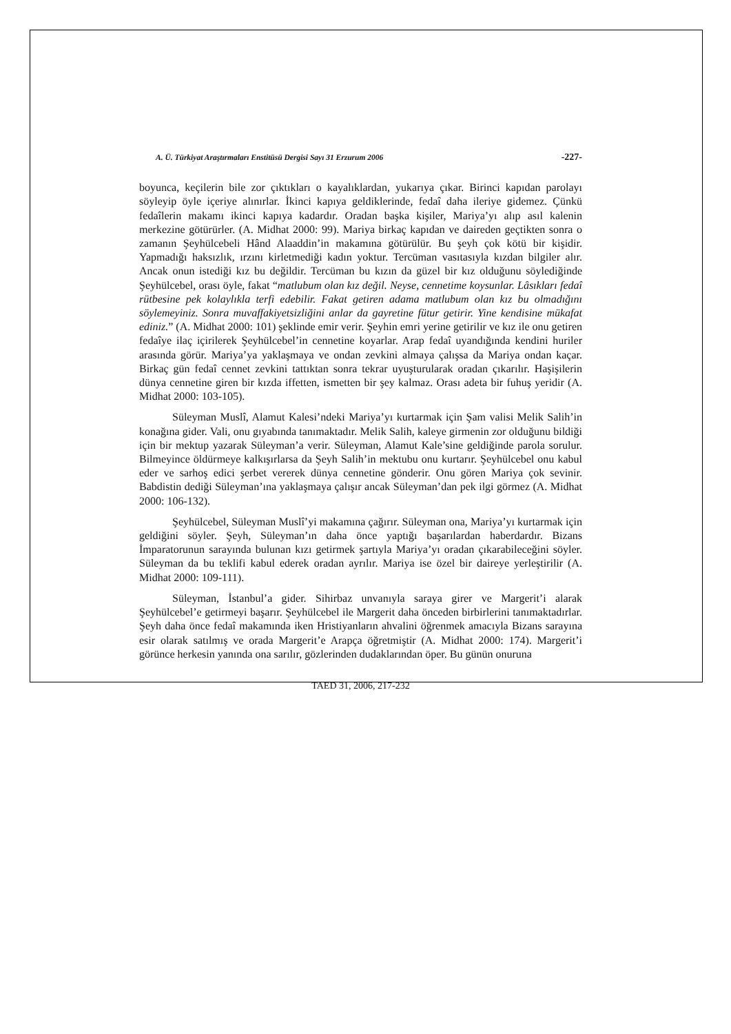A. Ü. Türkiyat Araştırmaları Enstitüsü Dergisi Sayı 31 Erzurum 2006 -227-
boyunca, keçilerin bile zor çıktıkları o kayalıklardan, yukarıya çıkar. Birinci kapıdan parolayı söyleyip öyle içeriye alınırlar. İkinci kapıya geldiklerinde, fedaî daha ileriye gidemez. Çünkü fedaîlerin makamı ikinci kapıya kadardır. Oradan başka kişiler, Mariya’yı alıp asıl kalenin merkezine götürürler. (A. Midhat 2000: 99). Mariya birkaç kapıdan ve daireden geçtikten sonra o zamanın Şeyhülcebeli Hând Alaaddin’in makamına götürülür. Bu şeyh çok kötü bir kişidir. Yapmadığı haksızlık, ırzını kirletmediği kadın yoktur. Tercüman vasıtasıyla kızdan bilgiler alır. Ancak onun istediği kız bu değildir. Tercüman bu kızın da güzel bir kız olduğunu söylediğinde Şeyhülcebel, orası öyle, fakat “matlubum olan kız değil. Neyse, cennetime koysunlar. Lâsıkları fedaî rütbesine pek kolaylıkla terfi edebilir. Fakat getiren adama matlubum olan kız bu olmadığını söylemeyiniz. Sonra muvaffakiyetsizliğini anlar da gayretine fütur getirir. Yine kendisine mükafat ediniz.” (A. Midhat 2000: 101) şeklinde emir verir. Şeyhin emri yerine getirilir ve kız ile onu getiren fedaîye ilaç içirilerek Şeyhülcebel’in cennetine koyarlar. Arap fedaî uyandığında kendini huriler arasında görür. Mariya’ya yaklaşmaya ve ondan zevkini almaya çalışsa da Mariya ondan kaçar. Birkaç gün fedaî cennet zevkini tattıktan sonra tekrar uyuşturularak oradan çıkarılır. Haşişilerin dünya cennetine giren bir kızda iffetten, ismetten bir şey kalmaz. Orası adeta bir fuhuş yeridir (A. Midhat 2000: 103-105).
Süleyman Muslî, Alamut Kalesi’ndeki Mariya’yı kurtarmak için Şam valisi Melik Salih’in konağına gider. Vali, onu gıyabında tanımaktadır. Melik Salih, kaleye girmenin zor olduğunu bildiği için bir mektup yazarak Süleyman’a verir. Süleyman, Alamut Kale’sine geldiğinde parola sorulur. Bilmeyince öldürmeye kalkışırlarsa da Şeyh Salih’in mektubu onu kurtarır. Şeyhülcebel onu kabul eder ve sarhoş edici şerbet vererek dünya cennetine gönderir. Onu gören Mariya çok sevinir. Babdistin dediği Süleyman’ına yaklaşmaya çalışır ancak Süleyman’dan pek ilgi görmez (A. Midhat 2000: 106-132).
Şeyhülcebel, Süleyman Muslî’yi makamına çağırır. Süleyman ona, Mariya’yı kurtarmak için geldiğini söyler. Şeyh, Süleyman’ın daha önce yaptığı başarılardan haberdardır. Bizans İmparatorunun sarayında bulunan kızı getirmek şartıyla Mariya’yı oradan çıkarabileceğini söyler. Süleyman da bu teklifi kabul ederek oradan ayrılır. Mariya ise özel bir daireye yerleştirilir (A. Midhat 2000: 109-111).
Süleyman, İstanbul’a gider. Sihirbaz unvanıyla saraya girer ve Margerit’i alarak Şeyhülcebel’e getirmeyi başarır. Şeyhülcebel ile Margerit daha önceden birbirlerini tanımaktadırlar. Şeyh daha önce fedaî makamında iken Hristiyanların ahvalini öğrenmek amacıyla Bizans sarayına esir olarak satılmış ve orada Margerit’e Arapça öğretmiştir (A. Midhat 2000: 174). Margerit’i görünce herkesin yanında ona sarılır, gözlerinden dudaklarından öper. Bu günün onuruna
TAED 31, 2006, 217-232